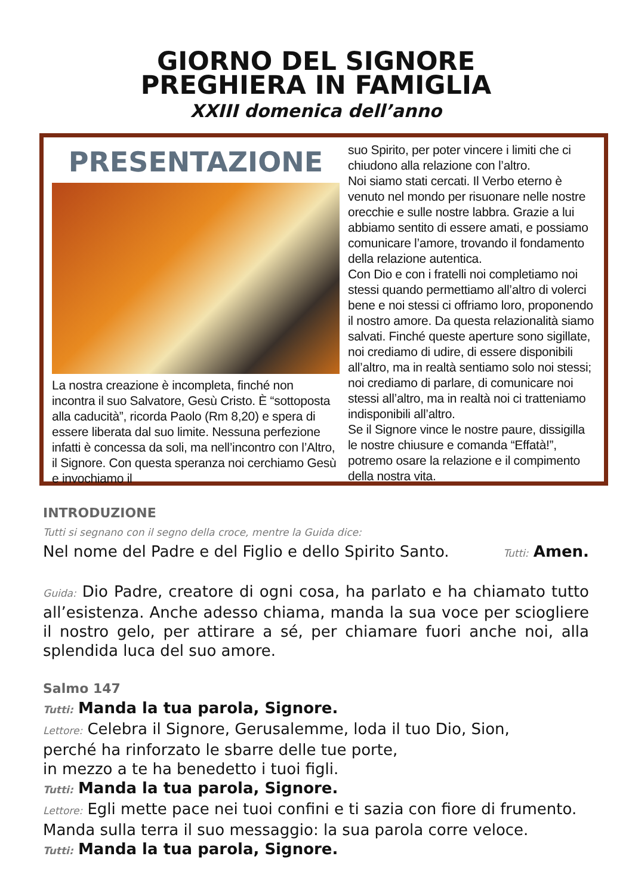GIORNO DEL SIGNORE
PREGHIERA IN FAMIGLIA
XXIII domenica dell’anno
PRESENTAZIONE
La nostra creazione è incompleta, finché non incontra il suo Salvatore, Gesù Cristo. È “sottoposta alla caducità”, ricorda Paolo (Rm 8,20) e spera di essere liberata dal suo limite. Nessuna perfezione infatti è concessa da soli, ma nell’incontro con l’Altro, il Signore. Con questa speranza noi cerchiamo Gesù e invochiamo il
suo Spirito, per poter vincere i limiti che ci chiudono alla relazione con l’altro.
Noi siamo stati cercati. Il Verbo eterno è venuto nel mondo per risuonare nelle nostre orecchie e sulle nostre labbra. Grazie a lui abbiamo sentito di essere amati, e possiamo comunicare l’amore, trovando il fondamento della relazione autentica.
Con Dio e con i fratelli noi completiamo noi stessi quando permettiamo all’altro di volerci bene e noi stessi ci offriamo loro, proponendo il nostro amore. Da questa relazionalità siamo salvati. Finché queste aperture sono sigillate, noi crediamo di udire, di essere disponibili all’altro, ma in realtà sentiamo solo noi stessi; noi crediamo di parlare, di comunicare noi stessi all’altro, ma in realtà noi ci tratteniamo indisponibili all’altro.
Se il Signore vince le nostre paure, dissigilla le nostre chiusure e comanda “Effatà!”, potremo osare la relazione e il compimento della nostra vita.
INTRODUZIONE
Tutti si segnano con il segno della croce, mentre la Guida dice:
Nel nome del Padre e del Figlio e dello Spirito Santo. Tutti: Amen.
Guida: Dio Padre, creatore di ogni cosa, ha parlato e ha chiamato tutto all’esistenza. Anche adesso chiama, manda la sua voce per sciogliere il nostro gelo, per attirare a sé, per chiamare fuori anche noi, alla splendida luca del suo amore.
Salmo 147
Tutti: Manda la tua parola, Signore.
Lettore: Celebra il Signore, Gerusalemme, loda il tuo Dio, Sion,
perché ha rinforzato le sbarre delle tue porte,
in mezzo a te ha benedetto i tuoi figli.
Tutti: Manda la tua parola, Signore.
Lettore: Egli mette pace nei tuoi confini e ti sazia con fiore di frumento.
Manda sulla terra il suo messaggio: la sua parola corre veloce.
Tutti: Manda la tua parola, Signore.